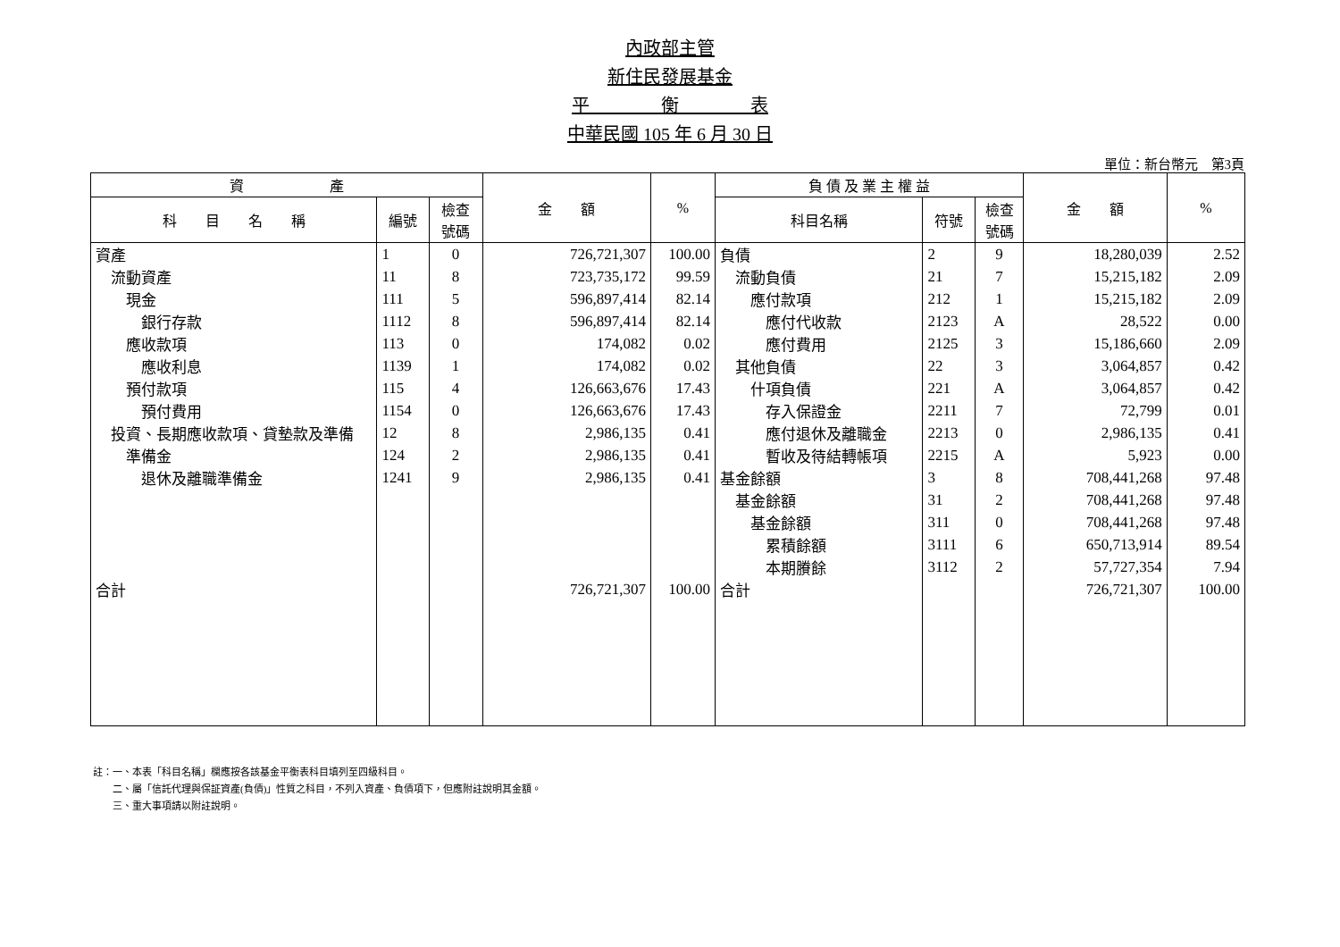內政部主管
新住民發展基金
平　　　　衡　　　　表
中華民國 105 年 6 月 30 日
單位：新台幣元　第3頁
| 資 產 | | | 金 額 | % | 負 債 及 業 主 權 益 | | | 金 額 | % |
| --- | --- | --- | --- | --- | --- | --- | --- | --- | --- |
| 科 目 名 稱 | 編號 | 檢查 號碼 | | | 科目名稱 | 符號 | 檢查 號碼 | | |
| 資產 | 1 | 0 | 726,721,307 | 100.00 | 負債 | 2 | 9 | 18,280,039 | 2.52 |
| 流動資產 | 11 | 8 | 723,735,172 | 99.59 | 流動負債 | 21 | 7 | 15,215,182 | 2.09 |
| 現金 | 111 | 5 | 596,897,414 | 82.14 | 應付款項 | 212 | 1 | 15,215,182 | 2.09 |
| 銀行存款 | 1112 | 8 | 596,897,414 | 82.14 | 應付代收款 | 2123 | A | 28,522 | 0.00 |
| 應收款項 | 113 | 0 | 174,082 | 0.02 | 應付費用 | 2125 | 3 | 15,186,660 | 2.09 |
| 應收利息 | 1139 | 1 | 174,082 | 0.02 | 其他負債 | 22 | 3 | 3,064,857 | 0.42 |
| 預付款項 | 115 | 4 | 126,663,676 | 17.43 | 什項負債 | 221 | A | 3,064,857 | 0.42 |
| 預付費用 | 1154 | 0 | 126,663,676 | 17.43 | 存入保證金 | 2211 | 7 | 72,799 | 0.01 |
| 投資、長期應收款項、貸墊款及準備 | 12 | 8 | 2,986,135 | 0.41 | 應付退休及離職金 | 2213 | 0 | 2,986,135 | 0.41 |
| 準備金 | 124 | 2 | 2,986,135 | 0.41 | 暫收及待結轉帳項 | 2215 | A | 5,923 | 0.00 |
| 退休及離職準備金 | 1241 | 9 | 2,986,135 | 0.41 | 基金餘額 | 3 | 8 | 708,441,268 | 97.48 |
| | | | | | 基金餘額 | 31 | 2 | 708,441,268 | 97.48 |
| | | | | | 基金餘額 | 311 | 0 | 708,441,268 | 97.48 |
| | | | | | 累積餘額 | 3111 | 6 | 650,713,914 | 89.54 |
| | | | | | 本期賸餘 | 3112 | 2 | 57,727,354 | 7.94 |
| 合計 | | | 726,721,307 | 100.00 | 合計 | | | 726,721,307 | 100.00 |
註：一、本表「科目名稱」欄應按各該基金平衡表科目填列至四級科目。
　　二、屬「信託代理與保証資產(負債)」性質之科目，不列入資產、負債項下，但應附註說明其金額。
　　三、重大事項請以附註說明。